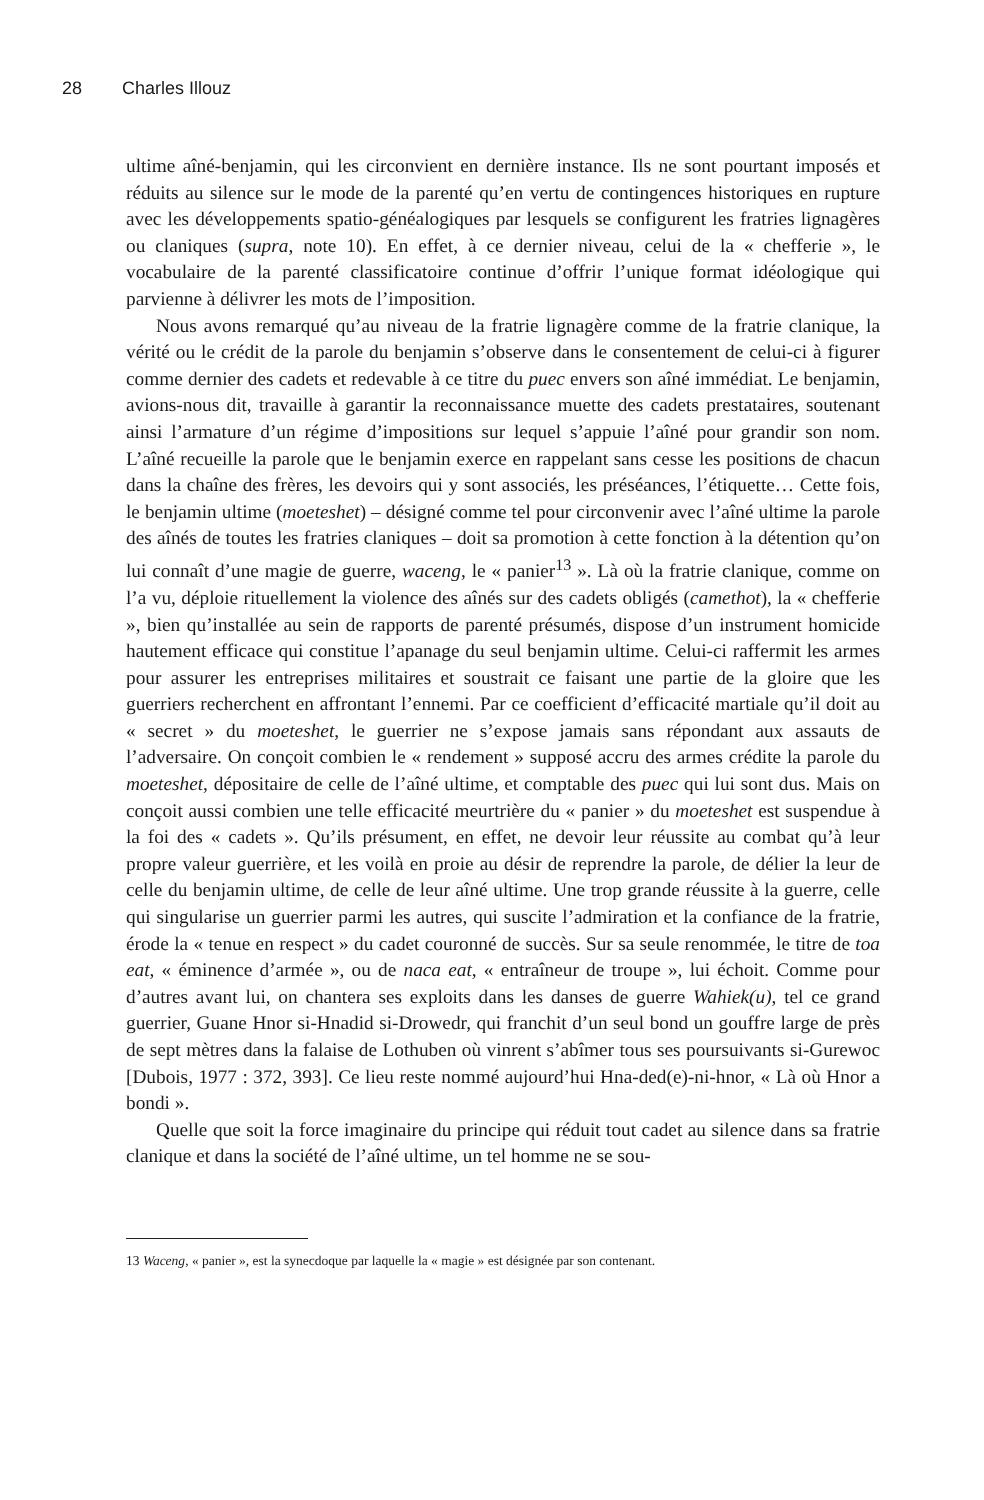28 Charles Illouz
ultime aîné-benjamin, qui les circonvient en dernière instance. Ils ne sont pourtant imposés et réduits au silence sur le mode de la parenté qu’en vertu de contingences historiques en rupture avec les développements spatio-généalogiques par lesquels se configurent les fratries lignagères ou claniques (supra, note 10). En effet, à ce dernier niveau, celui de la « chefferie », le vocabulaire de la parenté classificatoire continue d’offrir l’unique format idéologique qui parvienne à délivrer les mots de l’imposition.
Nous avons remarqué qu’au niveau de la fratrie lignagère comme de la fratrie clanique, la vérité ou le crédit de la parole du benjamin s’observe dans le consentement de celui-ci à figurer comme dernier des cadets et redevable à ce titre du puec envers son aîné immédiat. Le benjamin, avions-nous dit, travaille à garantir la reconnaissance muette des cadets prestataires, soutenant ainsi l’armature d’un régime d’impositions sur lequel s’appuie l’aîné pour grandir son nom. L’aîné recueille la parole que le benjamin exerce en rappelant sans cesse les positions de chacun dans la chaîne des frères, les devoirs qui y sont associés, les préséances, l’étiquette… Cette fois, le benjamin ultime (moeteshet) – désigné comme tel pour circonvenir avec l’aîné ultime la parole des aînés de toutes les fratries claniques – doit sa promotion à cette fonction à la détention qu’on lui connaît d’une magie de guerre, waceng, le « panier<sup>13</sup> ». Là où la fratrie clanique, comme on l’a vu, déploie rituellement la violence des aînés sur des cadets obligés (camethot), la « chefferie », bien qu’installée au sein de rapports de parenté présumés, dispose d’un instrument homicide hautement efficace qui constitue l’apanage du seul benjamin ultime. Celui-ci raffermit les armes pour assurer les entreprises militaires et soustrait ce faisant une partie de la gloire que les guerriers recherchent en affrontant l’ennemi. Par ce coefficient d’efficacité martiale qu’il doit au « secret » du moeteshet, le guerrier ne s’expose jamais sans répondant aux assauts de l’adversaire. On conçoit combien le « rendement » supposé accru des armes crédite la parole du moeteshet, dépositaire de celle de l’aîné ultime, et comptable des puec qui lui sont dus. Mais on conçoit aussi combien une telle efficacité meurtrière du « panier » du moeteshet est suspendue à la foi des « cadets ». Qu’ils présument, en effet, ne devoir leur réussite au combat qu’à leur propre valeur guerrière, et les voilà en proie au désir de reprendre la parole, de délier la leur de celle du benjamin ultime, de celle de leur aîné ultime. Une trop grande réussite à la guerre, celle qui singularise un guerrier parmi les autres, qui suscite l’admiration et la confiance de la fratrie, érode la « tenue en respect » du cadet couronné de succès. Sur sa seule renommée, le titre de toa eat, « éminence d’armée », ou de naca eat, « entraîneur de troupe », lui échoit. Comme pour d’autres avant lui, on chantera ses exploits dans les danses de guerre Wahiek(u), tel ce grand guerrier, Guane Hnor si-Hnadid si-Drowedr, qui franchit d’un seul bond un gouffre large de près de sept mètres dans la falaise de Lothuben où vinrent s’abîmer tous ses poursuivants si-Gurewoc [Dubois, 1977 : 372, 393]. Ce lieu reste nommé aujourd’hui Hna-ded(e)-ni-hnor, « Là où Hnor a bondi ».
Quelle que soit la force imaginaire du principe qui réduit tout cadet au silence dans sa fratrie clanique et dans la société de l’aîné ultime, un tel homme ne se sou-
13 Waceng, « panier », est la synecdoque par laquelle la « magie » est désignée par son contenant.